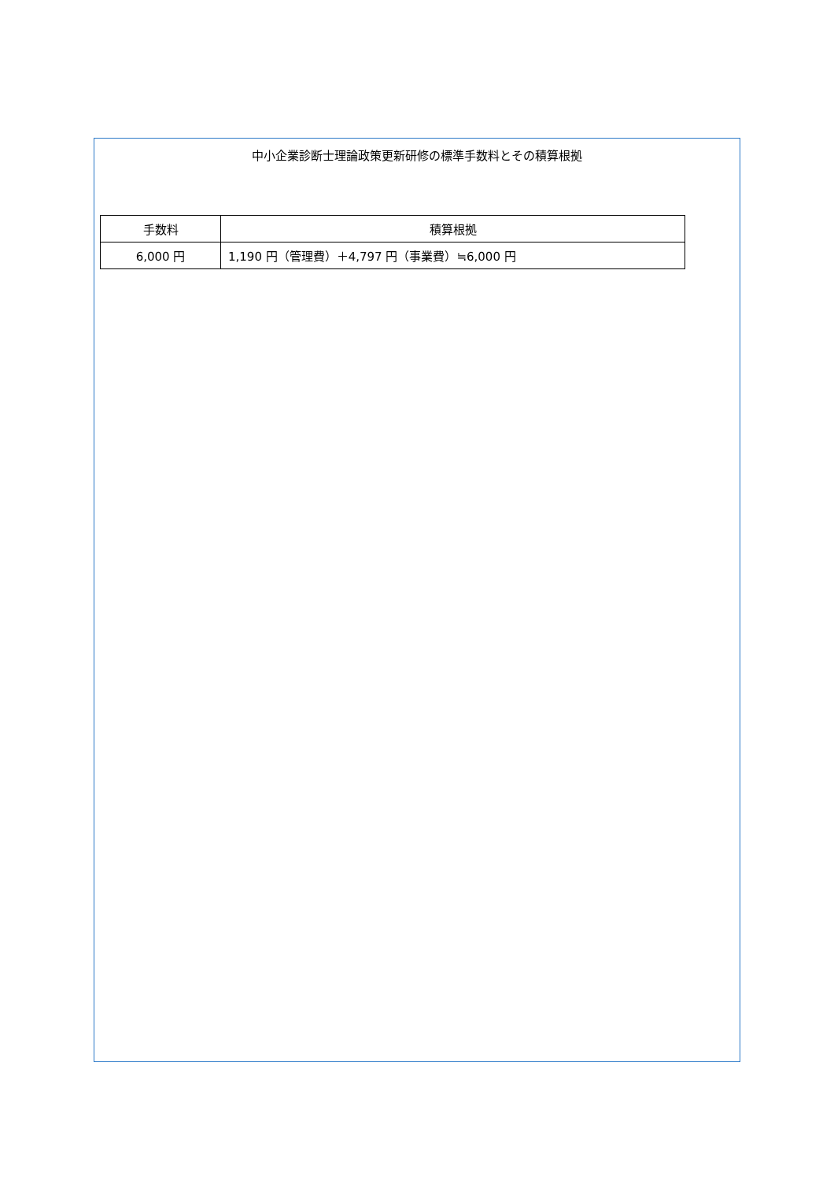中小企業診断士理論政策更新研修の標準手数料とその積算根拠
| 手数料 | 積算根拠 |
| --- | --- |
| 6,000 円 | 1,190 円（管理費）＋4,797 円（事業費）≒6,000 円 |